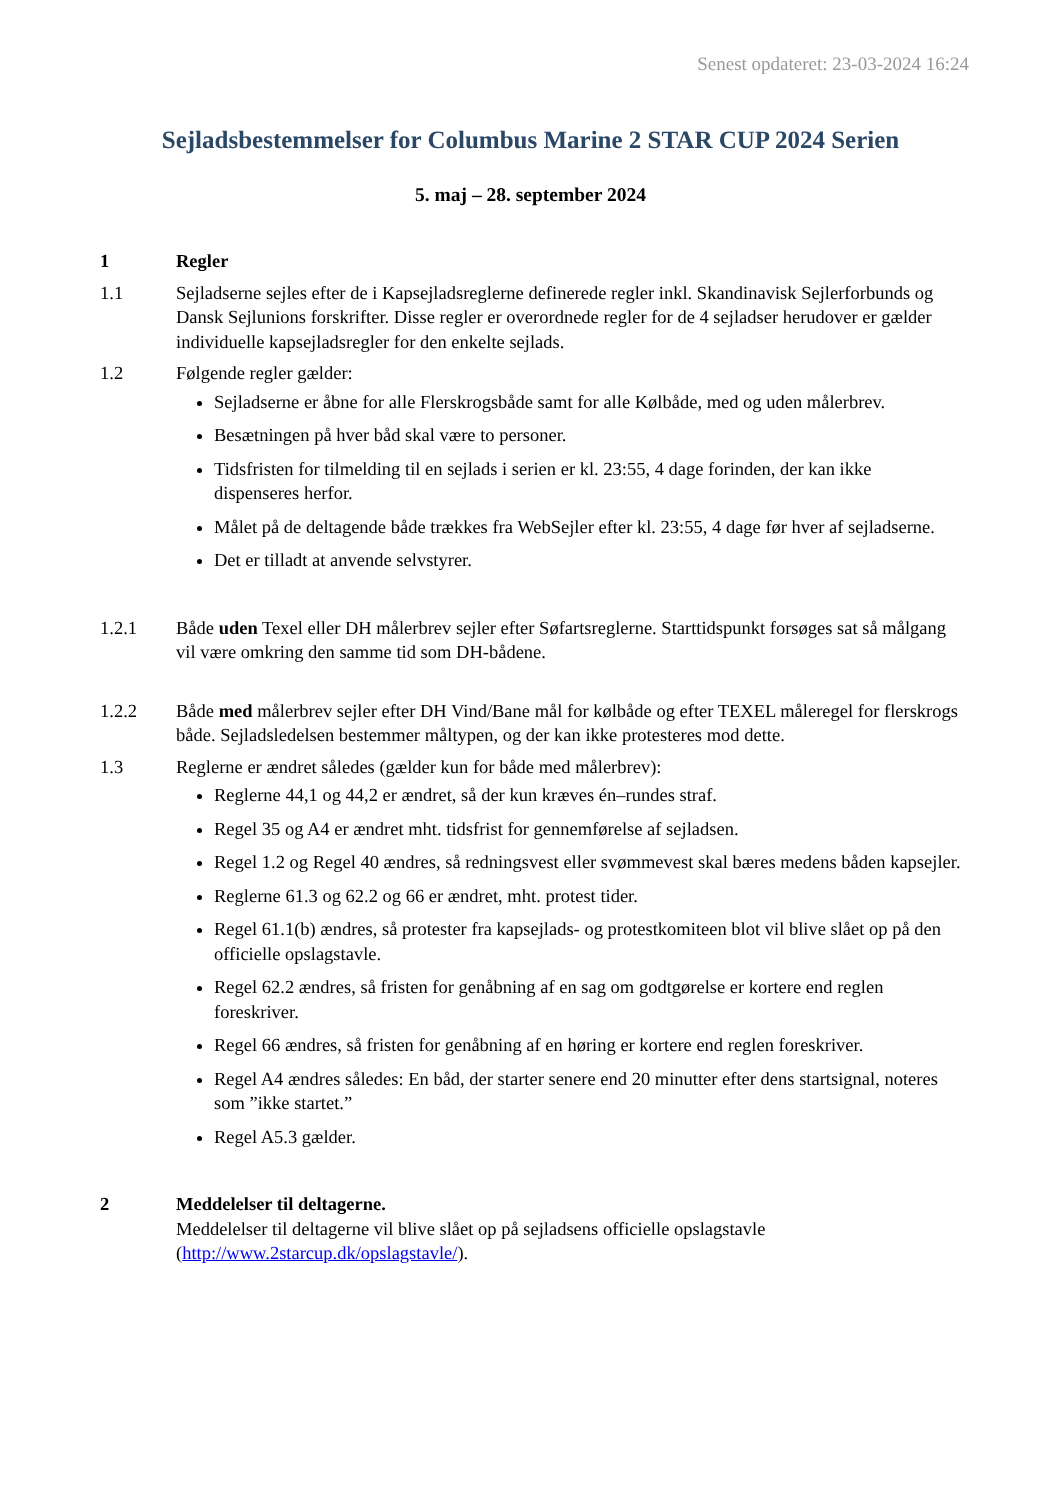Senest opdateret: 23-03-2024 16:24
Sejladsbestemmelser for Columbus Marine 2 STAR CUP 2024 Serien
5. maj – 28. september 2024
1 Regler
1.1 Sejladserne sejles efter de i Kapsejladsreglerne definerede regler inkl. Skandinavisk Sejlerforbunds og Dansk Sejlunions forskrifter. Disse regler er overordnede regler for de 4 sejladser herudover er gælder individuelle kapsejladsregler for den enkelte sejlads.
1.2 Følgende regler gælder:
Sejladserne er åbne for alle Flerskrogsbåde samt for alle Kølbåde, med og uden målerbrev.
Besætningen på hver båd skal være to personer.
Tidsfristen for tilmelding til en sejlads i serien er kl. 23:55, 4 dage forinden, der kan ikke dispenseres herfor.
Målet på de deltagende både trækkes fra WebSejler efter kl. 23:55, 4 dage før hver af sejladserne.
Det er tilladt at anvende selvstyrer.
1.2.1 Både uden Texel eller DH målerbrev sejler efter Søfartsreglerne. Starttidspunkt forsøges sat så målgang vil være omkring den samme tid som DH-bådene.
1.2.2 Både med målerbrev sejler efter DH Vind/Bane mål for kølbåde og efter TEXEL måleregel for flerskrogs både. Sejladsledelsen bestemmer måltypen, og der kan ikke protesteres mod dette.
1.3 Reglerne er ændret således (gælder kun for både med målerbrev):
Reglerne 44,1 og 44,2 er ændret, så der kun kræves én–rundes straf.
Regel 35 og A4 er ændret mht. tidsfrist for gennemførelse af sejladsen.
Regel 1.2 og Regel 40 ændres, så redningsvest eller svømmevest skal bæres medens båden kapsejler.
Reglerne 61.3 og 62.2 og 66 er ændret, mht. protest tider.
Regel 61.1(b) ændres, så protester fra kapsejlads- og protestkomiteen blot vil blive slået op på den officielle opslagstavle.
Regel 62.2 ændres, så fristen for genåbning af en sag om godtgørelse er kortere end reglen foreskriver.
Regel 66 ændres, så fristen for genåbning af en høring er kortere end reglen foreskriver.
Regel A4 ændres således: En båd, der starter senere end 20 minutter efter dens startsignal, noteres som ”ikke startet.”
Regel A5.3 gælder.
2 Meddelelser til deltagerne.
Meddelelser til deltagerne vil blive slået op på sejladsens officielle opslagstavle (http://www.2starcup.dk/opslagstavle/).